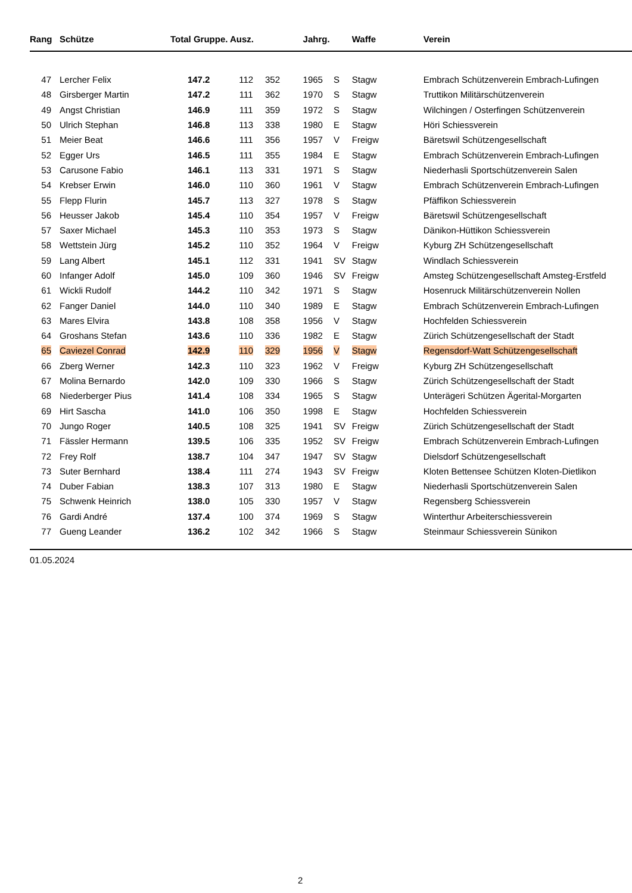| Rang | Schütze | Total Gruppe. Ausz. | | | Jahrg. | | Waffe | Verein |
| --- | --- | --- | --- | --- | --- | --- | --- | --- |
| 47 | Lercher Felix | 147.2 | 112 | 352 | 1965 | S | Stagw | Embrach Schützenverein Embrach-Lufingen |
| 48 | Girsberger Martin | 147.2 | 111 | 362 | 1970 | S | Stagw | Truttikon Militärschützenverein |
| 49 | Angst Christian | 146.9 | 111 | 359 | 1972 | S | Stagw | Wilchingen / Osterfingen Schützenverein |
| 50 | Ulrich Stephan | 146.8 | 113 | 338 | 1980 | E | Stagw | Höri Schiessverein |
| 51 | Meier Beat | 146.6 | 111 | 356 | 1957 | V | Freigw | Bäretswil Schützengesellschaft |
| 52 | Egger Urs | 146.5 | 111 | 355 | 1984 | E | Stagw | Embrach Schützenverein Embrach-Lufingen |
| 53 | Carusone Fabio | 146.1 | 113 | 331 | 1971 | S | Stagw | Niederhasli Sportschützenverein Salen |
| 54 | Krebser Erwin | 146.0 | 110 | 360 | 1961 | V | Stagw | Embrach Schützenverein Embrach-Lufingen |
| 55 | Flepp Flurin | 145.7 | 113 | 327 | 1978 | S | Stagw | Pfäffikon Schiessverein |
| 56 | Heusser Jakob | 145.4 | 110 | 354 | 1957 | V | Freigw | Bäretswil Schützengesellschaft |
| 57 | Saxer Michael | 145.3 | 110 | 353 | 1973 | S | Stagw | Dänikon-Hüttikon Schiessverein |
| 58 | Wettstein Jürg | 145.2 | 110 | 352 | 1964 | V | Freigw | Kyburg ZH Schützengesellschaft |
| 59 | Lang Albert | 145.1 | 112 | 331 | 1941 | SV | Stagw | Windlach Schiessverein |
| 60 | Infanger Adolf | 145.0 | 109 | 360 | 1946 | SV | Freigw | Amsteg Schützengesellschaft Amsteg-Erstfeld |
| 61 | Wickli Rudolf | 144.2 | 110 | 342 | 1971 | S | Stagw | Hosenruck Militärschützenverein Nollen |
| 62 | Fanger Daniel | 144.0 | 110 | 340 | 1989 | E | Stagw | Embrach Schützenverein Embrach-Lufingen |
| 63 | Mares Elvira | 143.8 | 108 | 358 | 1956 | V | Stagw | Hochfelden Schiessverein |
| 64 | Groshans Stefan | 143.6 | 110 | 336 | 1982 | E | Stagw | Zürich Schützengesellschaft der Stadt |
| 65 | Caviezel Conrad | 142.9 | 110 | 329 | 1956 | V | Stagw | Regensdorf-Watt Schützengesellschaft |
| 66 | Zberg Werner | 142.3 | 110 | 323 | 1962 | V | Freigw | Kyburg ZH Schützengesellschaft |
| 67 | Molina Bernardo | 142.0 | 109 | 330 | 1966 | S | Stagw | Zürich Schützengesellschaft der Stadt |
| 68 | Niederberger Pius | 141.4 | 108 | 334 | 1965 | S | Stagw | Unterägeri Schützen Ägerital-Morgarten |
| 69 | Hirt Sascha | 141.0 | 106 | 350 | 1998 | E | Stagw | Hochfelden Schiessverein |
| 70 | Jungo Roger | 140.5 | 108 | 325 | 1941 | SV | Freigw | Zürich Schützengesellschaft der Stadt |
| 71 | Fässler Hermann | 139.5 | 106 | 335 | 1952 | SV | Freigw | Embrach Schützenverein Embrach-Lufingen |
| 72 | Frey Rolf | 138.7 | 104 | 347 | 1947 | SV | Stagw | Dielsdorf Schützengesellschaft |
| 73 | Suter Bernhard | 138.4 | 111 | 274 | 1943 | SV | Freigw | Kloten Bettensee Schützen Kloten-Dietlikon |
| 74 | Duber Fabian | 138.3 | 107 | 313 | 1980 | E | Stagw | Niederhasli Sportschützenverein Salen |
| 75 | Schwenk Heinrich | 138.0 | 105 | 330 | 1957 | V | Stagw | Regensberg Schiessverein |
| 76 | Gardi André | 137.4 | 100 | 374 | 1969 | S | Stagw | Winterthur Arbeiterschiessverein |
| 77 | Gueng Leander | 136.2 | 102 | 342 | 1966 | S | Stagw | Steinmaur Schiessverein Sünikon |
01.05.2024
2